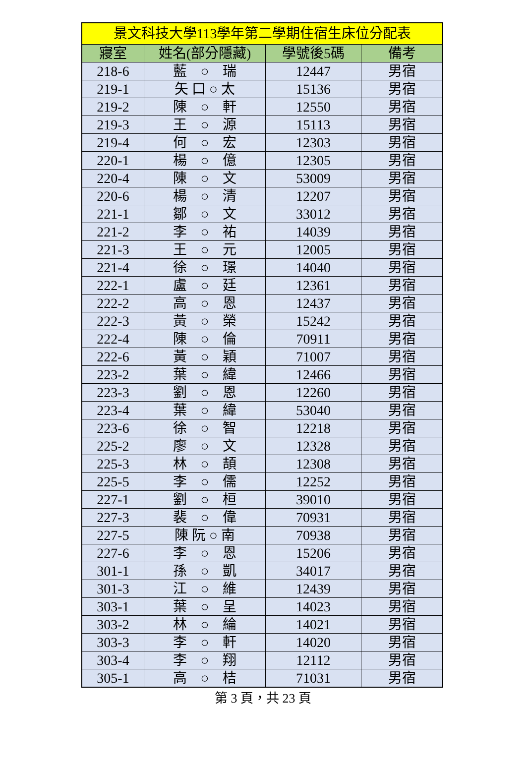| 景文科技大學113學年第二學期住宿生床位分配表 | | | |
| --- | --- | --- | --- |
| 寢室 | 姓名(部分隱藏) | 學號後5碼 | 備考 |
| 218-6 | 藍 ○ 瑞 | 12447 | 男宿 |
| 219-1 | 矢 口 ○ 太 | 15136 | 男宿 |
| 219-2 | 陳 ○ 軒 | 12550 | 男宿 |
| 219-3 | 王 ○ 源 | 15113 | 男宿 |
| 219-4 | 何 ○ 宏 | 12303 | 男宿 |
| 220-1 | 楊 ○ 億 | 12305 | 男宿 |
| 220-4 | 陳 ○ 文 | 53009 | 男宿 |
| 220-6 | 楊 ○ 清 | 12207 | 男宿 |
| 221-1 | 鄒 ○ 文 | 33012 | 男宿 |
| 221-2 | 李 ○ 祐 | 14039 | 男宿 |
| 221-3 | 王 ○ 元 | 12005 | 男宿 |
| 221-4 | 徐 ○ 璟 | 14040 | 男宿 |
| 222-1 | 盧 ○ 廷 | 12361 | 男宿 |
| 222-2 | 高 ○ 恩 | 12437 | 男宿 |
| 222-3 | 黃 ○ 榮 | 15242 | 男宿 |
| 222-4 | 陳 ○ 倫 | 70911 | 男宿 |
| 222-6 | 黃 ○ 穎 | 71007 | 男宿 |
| 223-2 | 葉 ○ 緯 | 12466 | 男宿 |
| 223-3 | 劉 ○ 恩 | 12260 | 男宿 |
| 223-4 | 葉 ○ 緯 | 53040 | 男宿 |
| 223-6 | 徐 ○ 智 | 12218 | 男宿 |
| 225-2 | 廖 ○ 文 | 12328 | 男宿 |
| 225-3 | 林 ○ 頡 | 12308 | 男宿 |
| 225-5 | 李 ○ 儒 | 12252 | 男宿 |
| 227-1 | 劉 ○ 桓 | 39010 | 男宿 |
| 227-3 | 裴 ○ 偉 | 70931 | 男宿 |
| 227-5 | 陳 阮 ○ 南 | 70938 | 男宿 |
| 227-6 | 李 ○ 恩 | 15206 | 男宿 |
| 301-1 | 孫 ○ 凱 | 34017 | 男宿 |
| 301-3 | 江 ○ 維 | 12439 | 男宿 |
| 303-1 | 葉 ○ 呈 | 14023 | 男宿 |
| 303-2 | 林 ○ 綸 | 14021 | 男宿 |
| 303-3 | 李 ○ 軒 | 14020 | 男宿 |
| 303-4 | 李 ○ 翔 | 12112 | 男宿 |
| 305-1 | 高 ○ 桔 | 71031 | 男宿 |
第 3 頁，共 23 頁